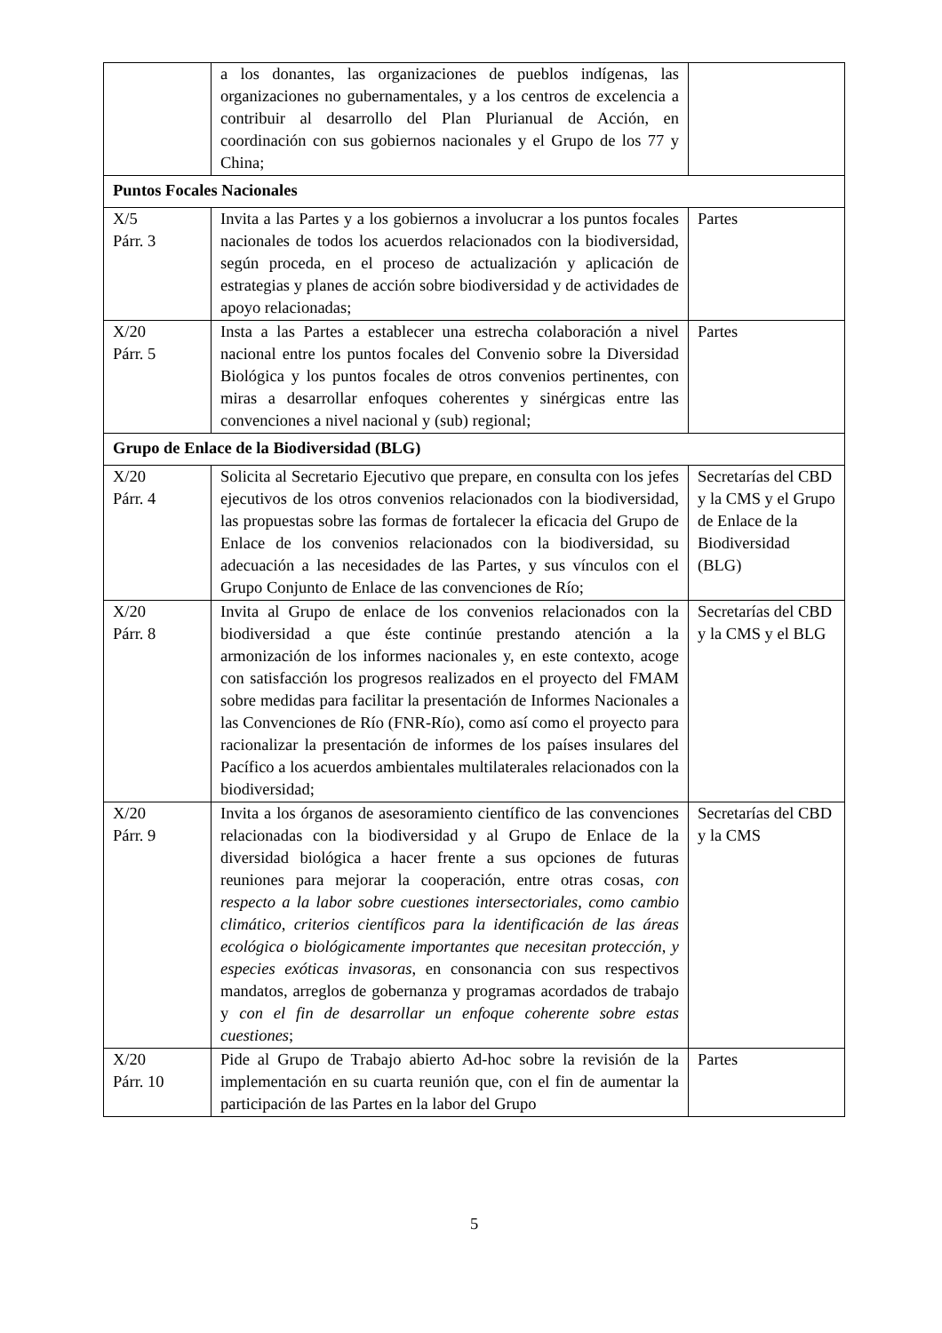| | a los donantes, las organizaciones de pueblos indígenas, las organizaciones no gubernamentales, y a los centros de excelencia a contribuir al desarrollo del Plan Plurianual de Acción, en coordinación con sus gobiernos nacionales y el Grupo de los 77 y China; | |
| Puntos Focales Nacionales | | |
| X/5 Párr. 3 | Invita a las Partes y a los gobiernos a involucrar a los puntos focales nacionales de todos los acuerdos relacionados con la biodiversidad, según proceda, en el proceso de actualización y aplicación de estrategias y planes de acción sobre biodiversidad y de actividades de apoyo relacionadas; | Partes |
| X/20 Párr. 5 | Insta a las Partes a establecer una estrecha colaboración a nivel nacional entre los puntos focales del Convenio sobre la Diversidad Biológica y los puntos focales de otros convenios pertinentes, con miras a desarrollar enfoques coherentes y sinérgicas entre las convenciones a nivel nacional y (sub) regional; | Partes |
| Grupo de Enlace de la Biodiversidad (BLG) | | |
| X/20 Párr. 4 | Solicita al Secretario Ejecutivo que prepare, en consulta con los jefes ejecutivos de los otros convenios relacionados con la biodiversidad, las propuestas sobre las formas de fortalecer la eficacia del Grupo de Enlace de los convenios relacionados con la biodiversidad, su adecuación a las necesidades de las Partes, y sus vínculos con el Grupo Conjunto de Enlace de las convenciones de Río; | Secretarías del CBD y la CMS y el Grupo de Enlace de la Biodiversidad (BLG) |
| X/20 Párr. 8 | Invita al Grupo de enlace de los convenios relacionados con la biodiversidad a que éste continúe prestando atención a la armonización de los informes nacionales y, en este contexto, acoge con satisfacción los progresos realizados en el proyecto del FMAM sobre medidas para facilitar la presentación de Informes Nacionales a las Convenciones de Río (FNR-Río), como así como el proyecto para racionalizar la presentación de informes de los países insulares del Pacífico a los acuerdos ambientales multilaterales relacionados con la biodiversidad; | Secretarías del CBD y la CMS y el BLG |
| X/20 Párr. 9 | Invita a los órganos de asesoramiento científico de las convenciones relacionadas con la biodiversidad y al Grupo de Enlace de la diversidad biológica a hacer frente a sus opciones de futuras reuniones para mejorar la cooperación, entre otras cosas, con respecto a la labor sobre cuestiones intersectoriales, como cambio climático, criterios científicos para la identificación de las áreas ecológica o biológicamente importantes que necesitan protección, y especies exóticas invasoras , en consonancia con sus respectivos mandatos, arreglos de gobernanza y programas acordados de trabajo y con el fin de desarrollar un enfoque coherente sobre estas cuestiones ; | Secretarías del CBD y la CMS |
| X/20 Párr. 10 | Pide al Grupo de Trabajo abierto Ad-hoc sobre la revisión de la implementación en su cuarta reunión que, con el fin de aumentar la participación de las Partes en la labor del Grupo | Partes |
5